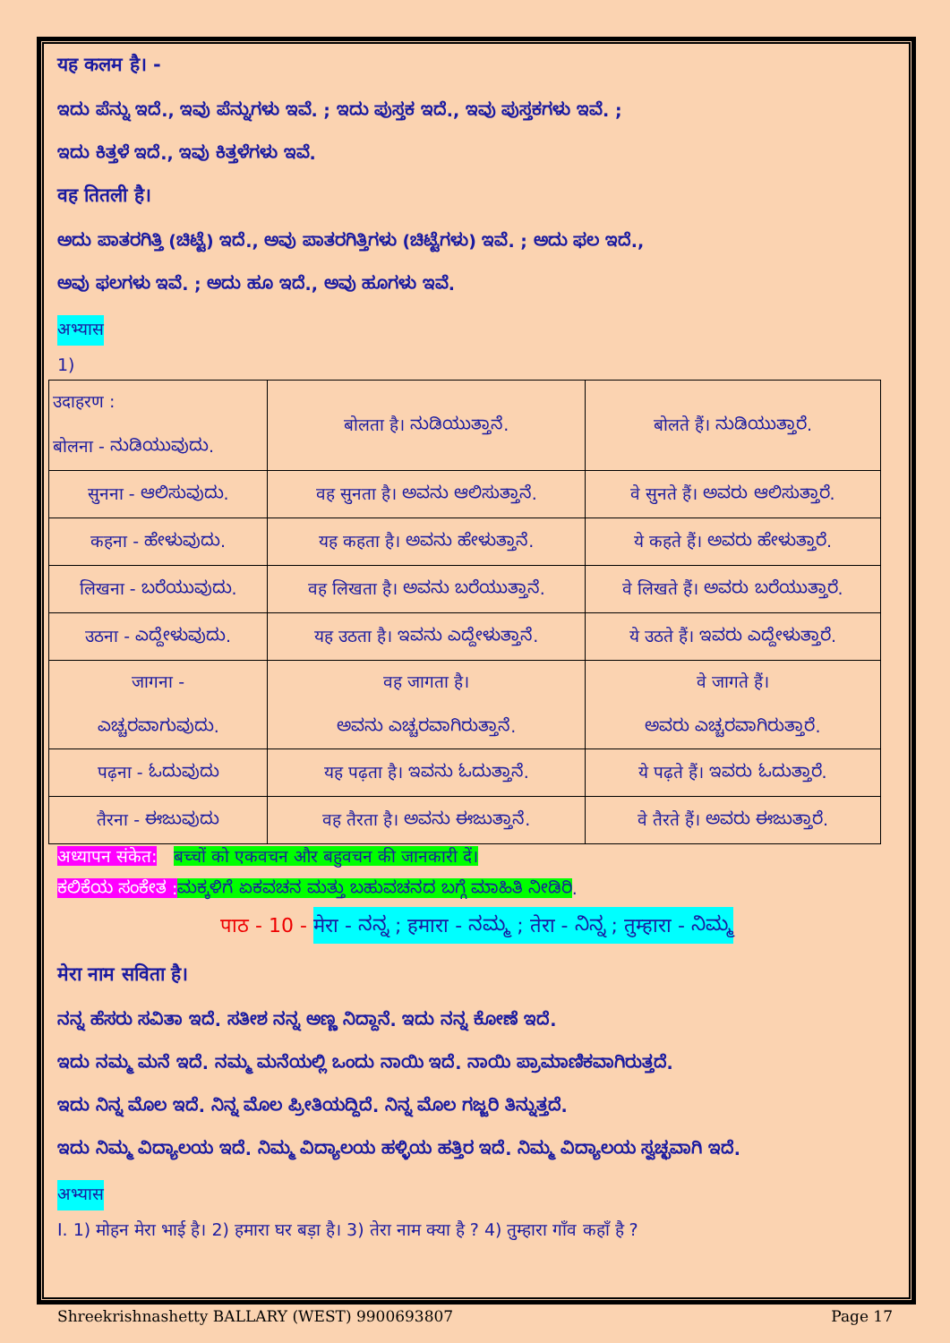यह कलम है। -
ಇದು ಪೆನ್ನು ಇದೆ., ಇವು ಪೆನ್ನುಗಳು ಇವೆ. ; ಇದು ಪುಸ್ತಕ ಇದೆ., ಇವು ಪುಸ್ತಕಗಳು ಇವೆ. ;
ಇದು ಕಿತ್ತಳೆ ಇದೆ., ಇವು ಕಿತ್ತಳೆಗಳು ಇವೆ.
वह तितली है।
ಅದು ಪಾತರಗಿತ್ತಿ (ಚಿಟ್ಟೆ) ಇದೆ., ಅವು ಪಾತರಗಿತ್ತಿಗಳು (ಚಿಟ್ಟೆಗಳು) ಇವೆ. ; ಅದು ಫಲ ಇದೆ.,
ಅವು ಫಲಗಳು ಇವೆ. ; ಅದು ಹೂ ಇದೆ., ಅವು ಹೂಗಳು ಇವೆ.
अभ्यास
1)
| उदाहरण : बोलना - ನುಡಿಯುವುದು. | बोलता है। ನುಡಿಯುತ್ತಾನೆ. | बोलते हैं। ನುಡಿಯುತ್ತಾರೆ. |
| सुनना - ಆಲಿಸುವುದು. | वह सुनता है। ಅವನು ಆಲಿಸುತ್ತಾನೆ. | वे सुनते हैं। ಅವರು ಆಲಿಸುತ್ತಾರೆ. |
| कहना - ಹೇಳುವುದು. | यह कहता है। ಅವನು ಹೇಳುತ್ತಾನೆ. | ये कहते हैं। ಅವರು ಹೇಳುತ್ತಾರೆ. |
| लिखना - ಬರೆಯುವುದು. | वह लिखता है। ಅವನು ಬರೆಯುತ್ತಾನೆ. | वे लिखते हैं। ಅವರು ಬರೆಯುತ್ತಾರೆ. |
| उठना - ಎದ್ದೇಳುವುದು. | यह उठता है। ಇವನು ಎದ್ದೇಳುತ್ತಾನೆ. | ये उठते हैं। ಇವರು ಎದ್ದೇಳುತ್ತಾರೆ. |
| जागना - ಎಚ್ಚರವಾಗುವುದು. | वह जागता है। ಅವನು ಎಚ್ಚರವಾಗಿರುತ್ತಾನೆ. | वे जागते हैं। ಅವರು ಎಚ್ಚರವಾಗಿರುತ್ತಾರೆ. |
| पढ़ना - ಓದುವುದು | यह पढ़ता है। ಇವನು ಓದುತ್ತಾನೆ. | ये पढ़ते हैं। ಇವರು ಓದುತ್ತಾರೆ. |
| तैरना - ಈಜುವುದು | वह तैरता है। ಅವನು ಈಜುತ್ತಾನೆ. | वे तैरते हैं। ಅವರು ಈಜುತ್ತಾರೆ. |
अध्यापन संकेत: बच्चों को एकवचन और बहुवचन की जानकारी दें।
ಕಲಿಕೆಯ ಸಂಕೇತ : ಮಕ್ಕಳಿಗೆ ಏಕವಚನ ಮತ್ತು ಬಹುವಚನದ ಬಗ್ಗೆ ಮಾಹಿತಿ ನೀಡಿರಿ.
पाठ - 10 - मेरा - ನನ್ನ ; हमारा - ನಮ್ಮ ; तेरा - ನಿನ್ನ ; तुम्हारा - ನಿಮ್ಮ
मेरा नाम सविता है।
ನನ್ನ ಹೆಸರು ಸವಿತಾ ಇದೆ. ಸತೀಶ ನನ್ನ ಅಣ್ಣ ನಿದ್ದಾನೆ. ಇದು ನನ್ನ ಕೋಣೆ ಇದೆ.
ಇದು ನಮ್ಮ ಮನೆ ಇದೆ. ನಮ್ಮ ಮನೆಯಲ್ಲಿ ಒಂದು ನಾಯಿ ಇದೆ. ನಾಯಿ ಪ್ರಾಮಾಣಿಕವಾಗಿರುತ್ತದೆ.
ಇದು ನಿನ್ನ ಮೊಲ ಇದೆ. ನಿನ್ನ ಮೊಲ ಪ್ರೀತಿಯದ್ದಿದೆ. ನಿನ್ನ ಮೊಲ ಗಜ್ಜರಿ ತಿನ್ನುತ್ತದೆ.
ಇದು ನಿಮ್ಮ ವಿದ್ಯಾಲಯ ಇದೆ. ನಿಮ್ಮ ವಿದ್ಯಾಲಯ ಹಳ್ಳಿಯ ಹತ್ತಿರ ಇದೆ. ನಿಮ್ಮ ವಿದ್ಯಾಲಯ ಸ್ವಚ್ಛವಾಗಿ ಇದೆ.
अभ्यास
I. 1) मोहन मेरा भाई है। 2) हमारा घर बड़ा है। 3) तेरा नाम क्या है ? 4) तुम्हारा गाँव कहाँ है ?
Shreekrishnashetty BALLARY (WEST) 9900693807 Page 17